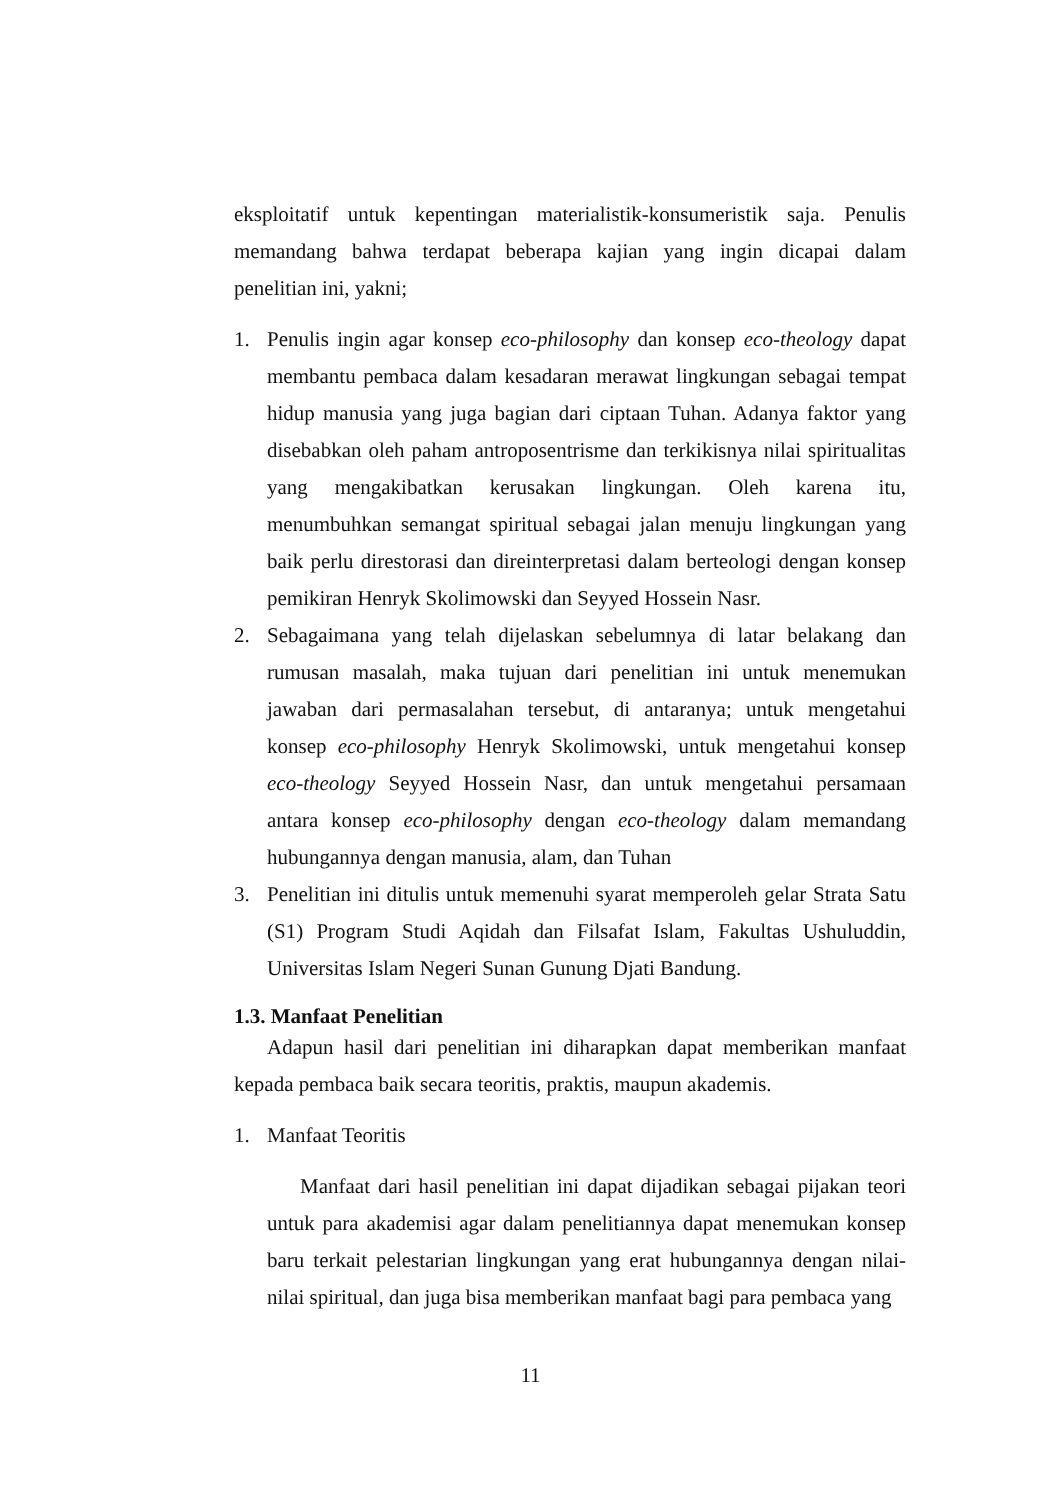eksploitatif untuk kepentingan materialistik-konsumeristik saja. Penulis memandang bahwa terdapat beberapa kajian yang ingin dicapai dalam penelitian ini, yakni;
1. Penulis ingin agar konsep eco-philosophy dan konsep eco-theology dapat membantu pembaca dalam kesadaran merawat lingkungan sebagai tempat hidup manusia yang juga bagian dari ciptaan Tuhan. Adanya faktor yang disebabkan oleh paham antroposentrisme dan terkikisnya nilai spiritualitas yang mengakibatkan kerusakan lingkungan. Oleh karena itu, menumbuhkan semangat spiritual sebagai jalan menuju lingkungan yang baik perlu direstorasi dan direinterpretasi dalam berteologi dengan konsep pemikiran Henryk Skolimowski dan Seyyed Hossein Nasr.
2. Sebagaimana yang telah dijelaskan sebelumnya di latar belakang dan rumusan masalah, maka tujuan dari penelitian ini untuk menemukan jawaban dari permasalahan tersebut, di antaranya; untuk mengetahui konsep eco-philosophy Henryk Skolimowski, untuk mengetahui konsep eco-theology Seyyed Hossein Nasr, dan untuk mengetahui persamaan antara konsep eco-philosophy dengan eco-theology dalam memandang hubungannya dengan manusia, alam, dan Tuhan
3. Penelitian ini ditulis untuk memenuhi syarat memperoleh gelar Strata Satu (S1) Program Studi Aqidah dan Filsafat Islam, Fakultas Ushuluddin, Universitas Islam Negeri Sunan Gunung Djati Bandung.
1.3. Manfaat Penelitian
Adapun hasil dari penelitian ini diharapkan dapat memberikan manfaat kepada pembaca baik secara teoritis, praktis, maupun akademis.
1. Manfaat Teoritis
Manfaat dari hasil penelitian ini dapat dijadikan sebagai pijakan teori untuk para akademisi agar dalam penelitiannya dapat menemukan konsep baru terkait pelestarian lingkungan yang erat hubungannya dengan nilai-nilai spiritual, dan juga bisa memberikan manfaat bagi para pembaca yang
11